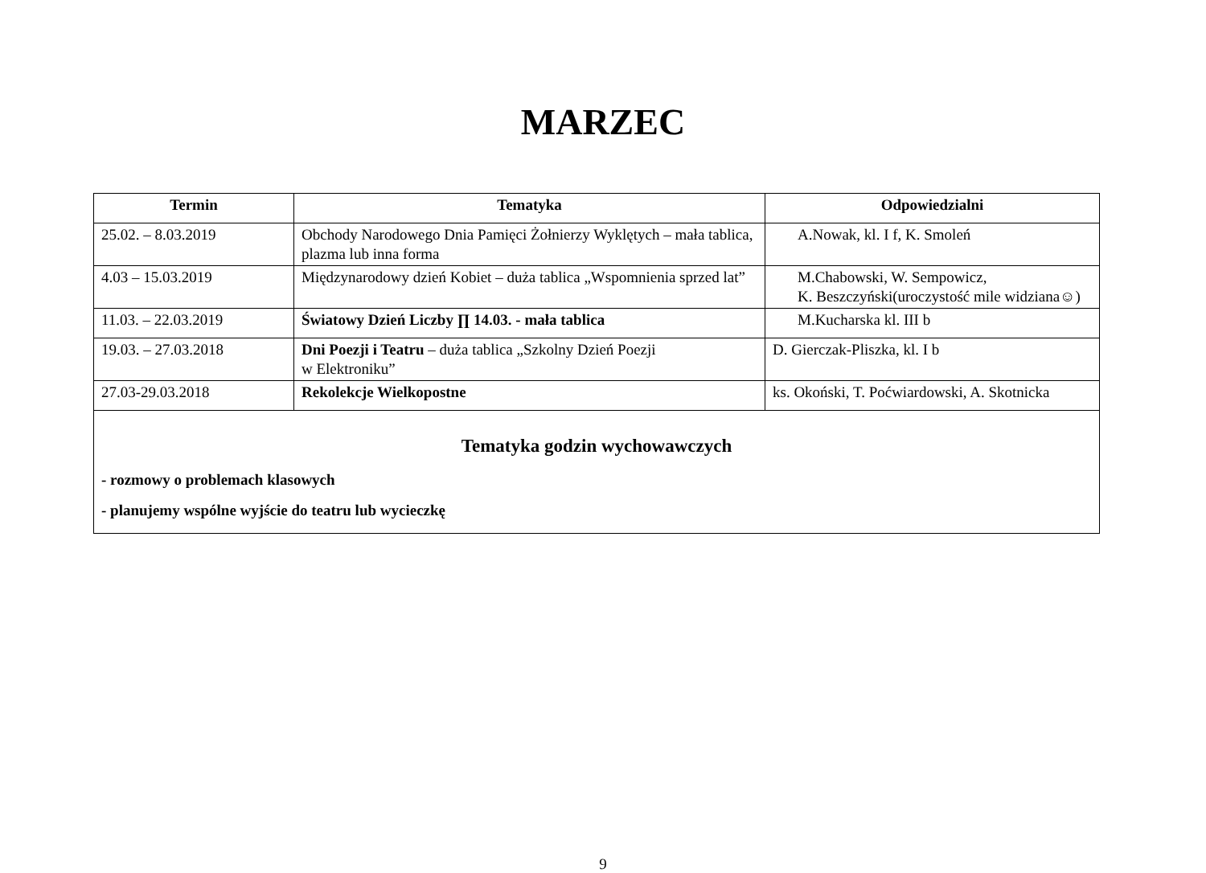MARZEC
| Termin | Tematyka | Odpowiedzialni |
| --- | --- | --- |
| 25.02. – 8.03.2019 | Obchody Narodowego Dnia Pamięci Żołnierzy Wyklętych – mała tablica, plazma lub inna forma | A.Nowak, kl. I f, K. Smoleń |
| 4.03 – 15.03.2019 | Międzynarodowy dzień Kobiet – duża tablica „Wspomnienia sprzed lat” | M.Chabowski, W. Sempowicz, K. Beszczyński(uroczystość mile widziana☺) |
| 11.03. – 22.03.2019 | Światowy Dzień Liczby ∏ 14.03. - mała tablica | M.Kucharska kl. III b |
| 19.03. – 27.03.2018 | Dni Poezji i Teatru – duża tablica „Szkolny Dzień Poezji w Elektroniku” | D. Gierczak-Pliszka, kl. I b |
| 27.03-29.03.2018 | Rekolekcje Wielkopostne | ks. Okoński, T. Poćwiardowski, A. Skotnicka |
| Tematyka godzin wychowawczych - rozmowy o problemach klasowych - planujemy wspólne wyjście do teatru lub wycieczkę | | |
9